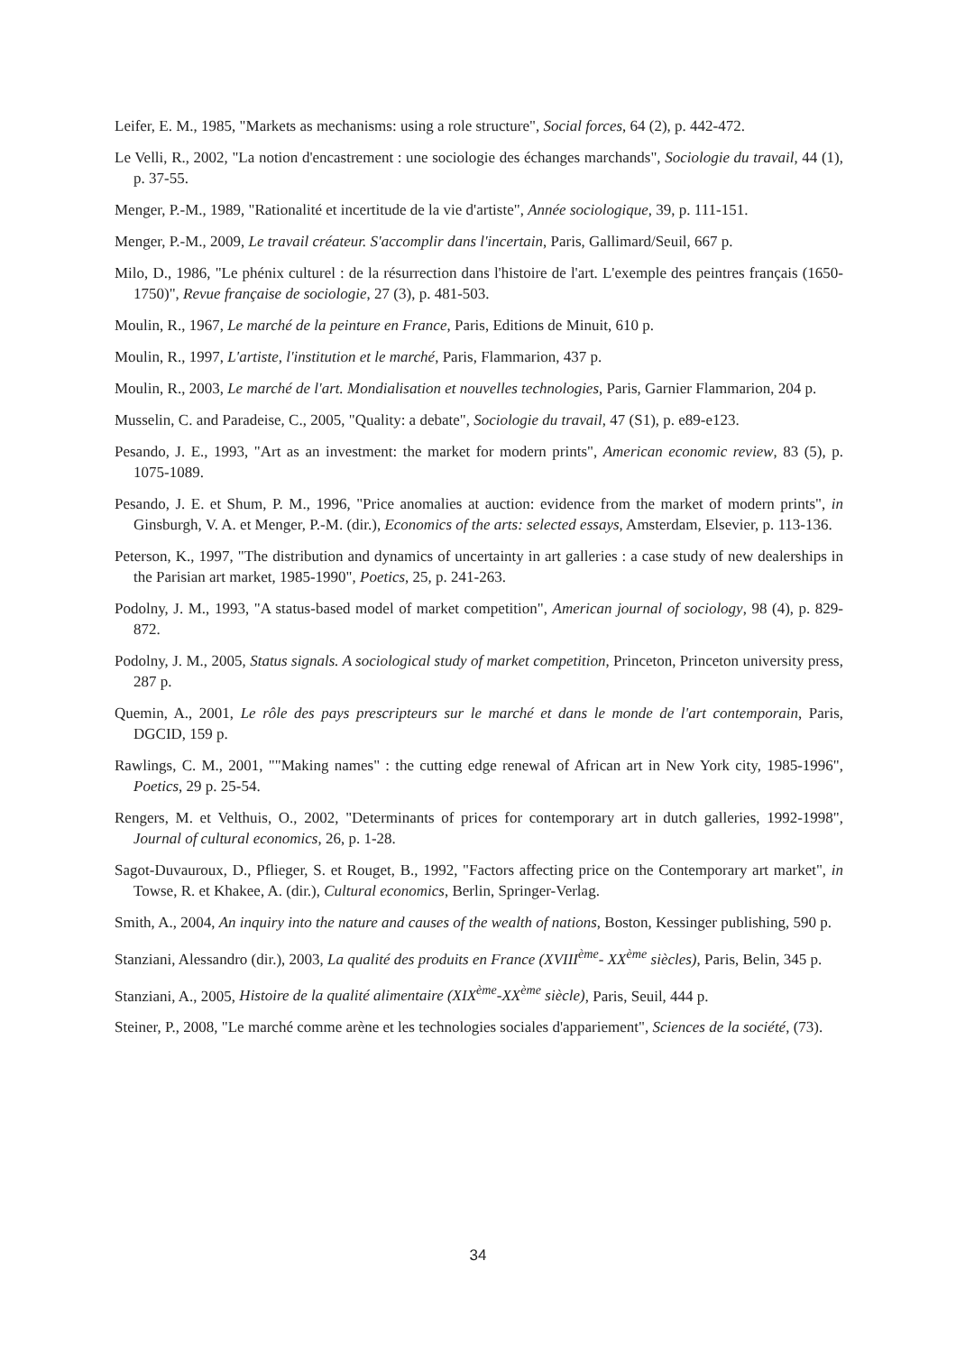Leifer, E. M., 1985, "Markets as mechanisms: using a role structure", Social forces, 64 (2), p. 442-472.
Le Velli, R., 2002, "La notion d'encastrement : une sociologie des échanges marchands", Sociologie du travail, 44 (1), p. 37-55.
Menger, P.-M., 1989, "Rationalité et incertitude de la vie d'artiste", Année sociologique, 39, p. 111-151.
Menger, P.-M., 2009, Le travail créateur. S'accomplir dans l'incertain, Paris, Gallimard/Seuil, 667 p.
Milo, D., 1986, "Le phénix culturel : de la résurrection dans l'histoire de l'art. L'exemple des peintres français (1650-1750)", Revue française de sociologie, 27 (3), p. 481-503.
Moulin, R., 1967, Le marché de la peinture en France, Paris, Editions de Minuit, 610 p.
Moulin, R., 1997, L'artiste, l'institution et le marché, Paris, Flammarion, 437 p.
Moulin, R., 2003, Le marché de l'art. Mondialisation et nouvelles technologies, Paris, Garnier Flammarion, 204 p.
Musselin, C. and Paradeise, C., 2005, "Quality: a debate", Sociologie du travail, 47 (S1), p. e89-e123.
Pesando, J. E., 1993, "Art as an investment: the market for modern prints", American economic review, 83 (5), p. 1075-1089.
Pesando, J. E. et Shum, P. M., 1996, "Price anomalies at auction: evidence from the market of modern prints", in Ginsburgh, V. A. et Menger, P.-M. (dir.), Economics of the arts: selected essays, Amsterdam, Elsevier, p. 113-136.
Peterson, K., 1997, "The distribution and dynamics of uncertainty in art galleries : a case study of new dealerships in the Parisian art market, 1985-1990", Poetics, 25, p. 241-263.
Podolny, J. M., 1993, "A status-based model of market competition", American journal of sociology, 98 (4), p. 829-872.
Podolny, J. M., 2005, Status signals. A sociological study of market competition, Princeton, Princeton university press, 287 p.
Quemin, A., 2001, Le rôle des pays prescripteurs sur le marché et dans le monde de l'art contemporain, Paris, DGCID, 159 p.
Rawlings, C. M., 2001, ""Making names" : the cutting edge renewal of African art in New York city, 1985-1996", Poetics, 29 p. 25-54.
Rengers, M. et Velthuis, O., 2002, "Determinants of prices for contemporary art in dutch galleries, 1992-1998", Journal of cultural economics, 26, p. 1-28.
Sagot-Duvauroux, D., Pflieger, S. et Rouget, B., 1992, "Factors affecting price on the Contemporary art market", in Towse, R. et Khakee, A. (dir.), Cultural economics, Berlin, Springer-Verlag.
Smith, A., 2004, An inquiry into the nature and causes of the wealth of nations, Boston, Kessinger publishing, 590 p.
Stanziani, Alessandro (dir.), 2003, La qualité des produits en France (XVIII<sup>ème</sup>- XX<sup>ème</sup> siècles), Paris, Belin, 345 p.
Stanziani, A., 2005, Histoire de la qualité alimentaire (XIX<sup>ème</sup>-XX<sup>ème</sup> siècle), Paris, Seuil, 444 p.
Steiner, P., 2008, "Le marché comme arène et les technologies sociales d'appariement", Sciences de la société, (73).
34